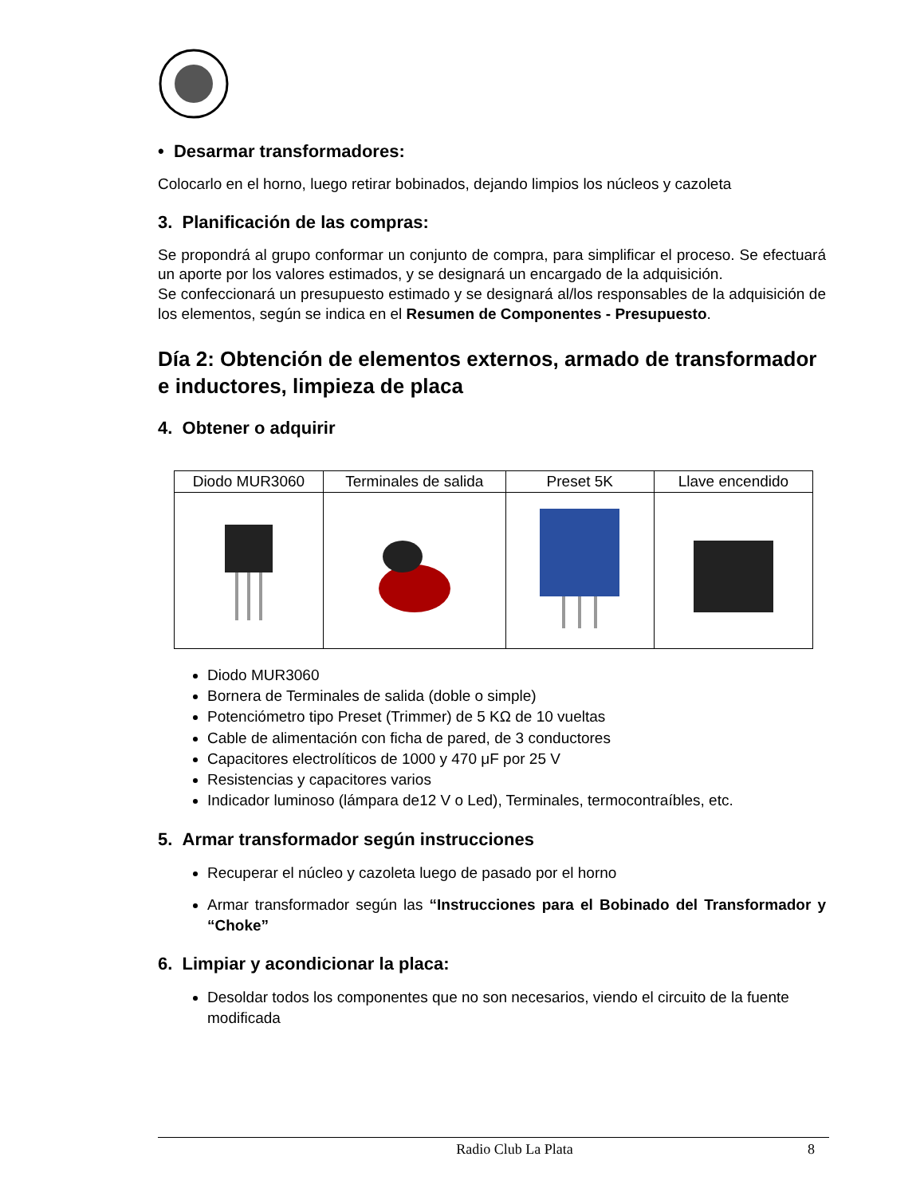• Desarmar transformadores:
Colocarlo en el horno, luego retirar bobinados, dejando limpios los núcleos y cazoleta
3. Planificación de las compras:
Se propondrá al grupo conformar un conjunto de compra, para simplificar el proceso. Se efectuará un aporte por los valores estimados, y se designará un encargado de la adquisición.
Se confeccionará un presupuesto estimado y se designará al/los responsables de la adquisición de los elementos, según se indica en el Resumen de Componentes - Presupuesto.
Día 2: Obtención de elementos externos, armado de transformador e inductores, limpieza de placa
4. Obtener o adquirir
| Diodo MUR3060 | Terminales de salida | Preset 5K | Llave encendido |
Diodo MUR3060
Bornera de Terminales de salida (doble o simple)
Potenciómetro tipo Preset (Trimmer) de 5 KΩ de 10 vueltas
Cable de alimentación con ficha de pared, de 3 conductores
Capacitores electrolíticos de 1000 y 470 μF por 25 V
Resistencias y capacitores varios
Indicador luminoso (lámpara de12 V o Led), Terminales, termocontraíbles, etc.
5. Armar transformador según instrucciones
Recuperar el núcleo y cazoleta luego de pasado por el horno
Armar transformador según las “Instrucciones para el Bobinado del Transformador y “Choke”
6. Limpiar y acondicionar la placa:
Desoldar todos los componentes que no son necesarios, viendo el circuito de la fuente modificada
Radio Club La Plata 8